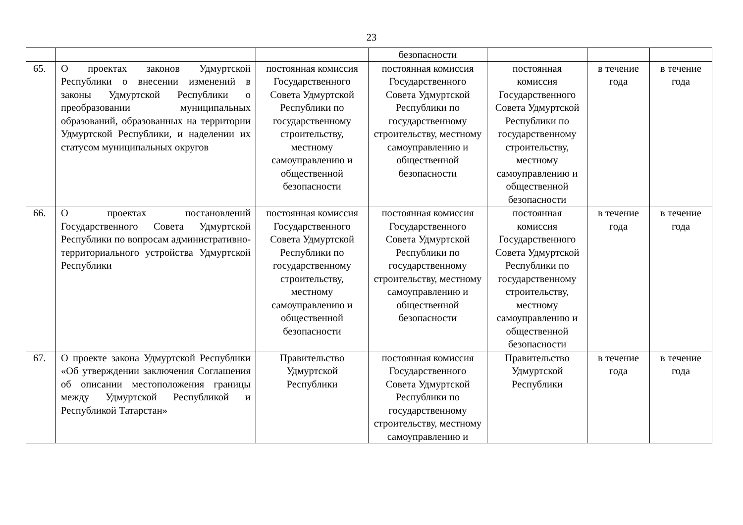23
| | | | безопасности | | | |
| 65. | О проектах законов Удмуртской Республики о внесении изменений в законы Удмуртской Республики о преобразовании муниципальных образований, образованных на территории Удмуртской Республики, и наделении их статусом муниципальных округов | постоянная комиссия Государственного Совета Удмуртской Республики по государственному строительству, местному самоуправлению и общественной безопасности | постоянная комиссия Государственного Совета Удмуртской Республики по государственному строительству, местному самоуправлению и общественной безопасности | постоянная комиссия Государственного Совета Удмуртской Республики по государственному строительству, местному самоуправлению и общественной безопасности | в течение года | в течение года |
| 66. | О проектах постановлений Государственного Совета Удмуртской Республики по вопросам административно-территориального устройства Удмуртской Республики | постоянная комиссия Государственного Совета Удмуртской Республики по государственному строительству, местному самоуправлению и общественной безопасности | постоянная комиссия Государственного Совета Удмуртской Республики по государственному строительству, местному самоуправлению и общественной безопасности | постоянная комиссия Государственного Совета Удмуртской Республики по государственному строительству, местному самоуправлению и общественной безопасности | в течение года | в течение года |
| 67. | О проекте закона Удмуртской Республики «Об утверждении заключения Соглашения об описании местоположения границы между Удмуртской Республикой и Республикой Татарстан» | Правительство Удмуртской Республики | постоянная комиссия Государственного Совета Удмуртской Республики по государственному строительству, местному самоуправлению и | Правительство Удмуртской Республики | в течение года | в течение года |